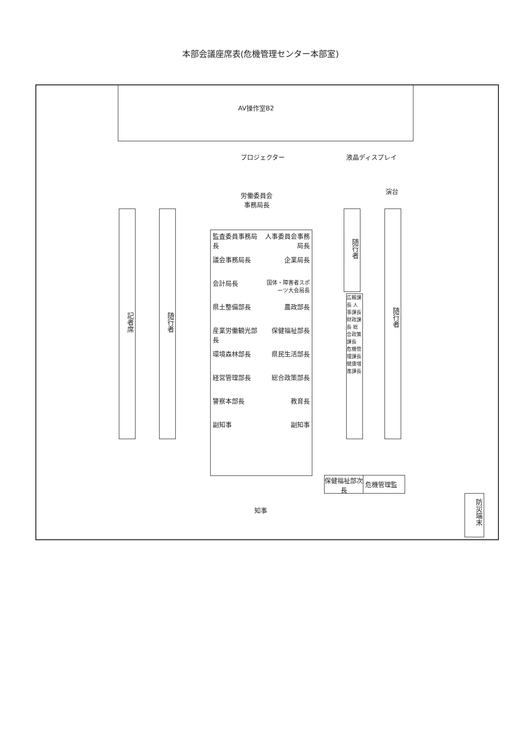本部会議座席表(危機管理センター本部室)
AV操作室B2
プロジェクター 液晶ディスプレイ
演台
労働委員会
事務局長
記者席
随行者
監査委員事務局長
人事委員会事務局長
議会事務局長
企業局長
会計局長
国体・障害者スポーツ大会局長
県土整備部長
農政部長
産業労働観光部長
保健福祉部長
環境森林部長
県民生活部長
経営管理部長
総合政策部長
警察本部長
教育長
副知事
副知事
随行者
広報課長 人事課長 財政課長 総合政策課長 危機管理課長 健康増進課長
随行者
知事
保健福祉部次長 危機管理監
防災端末